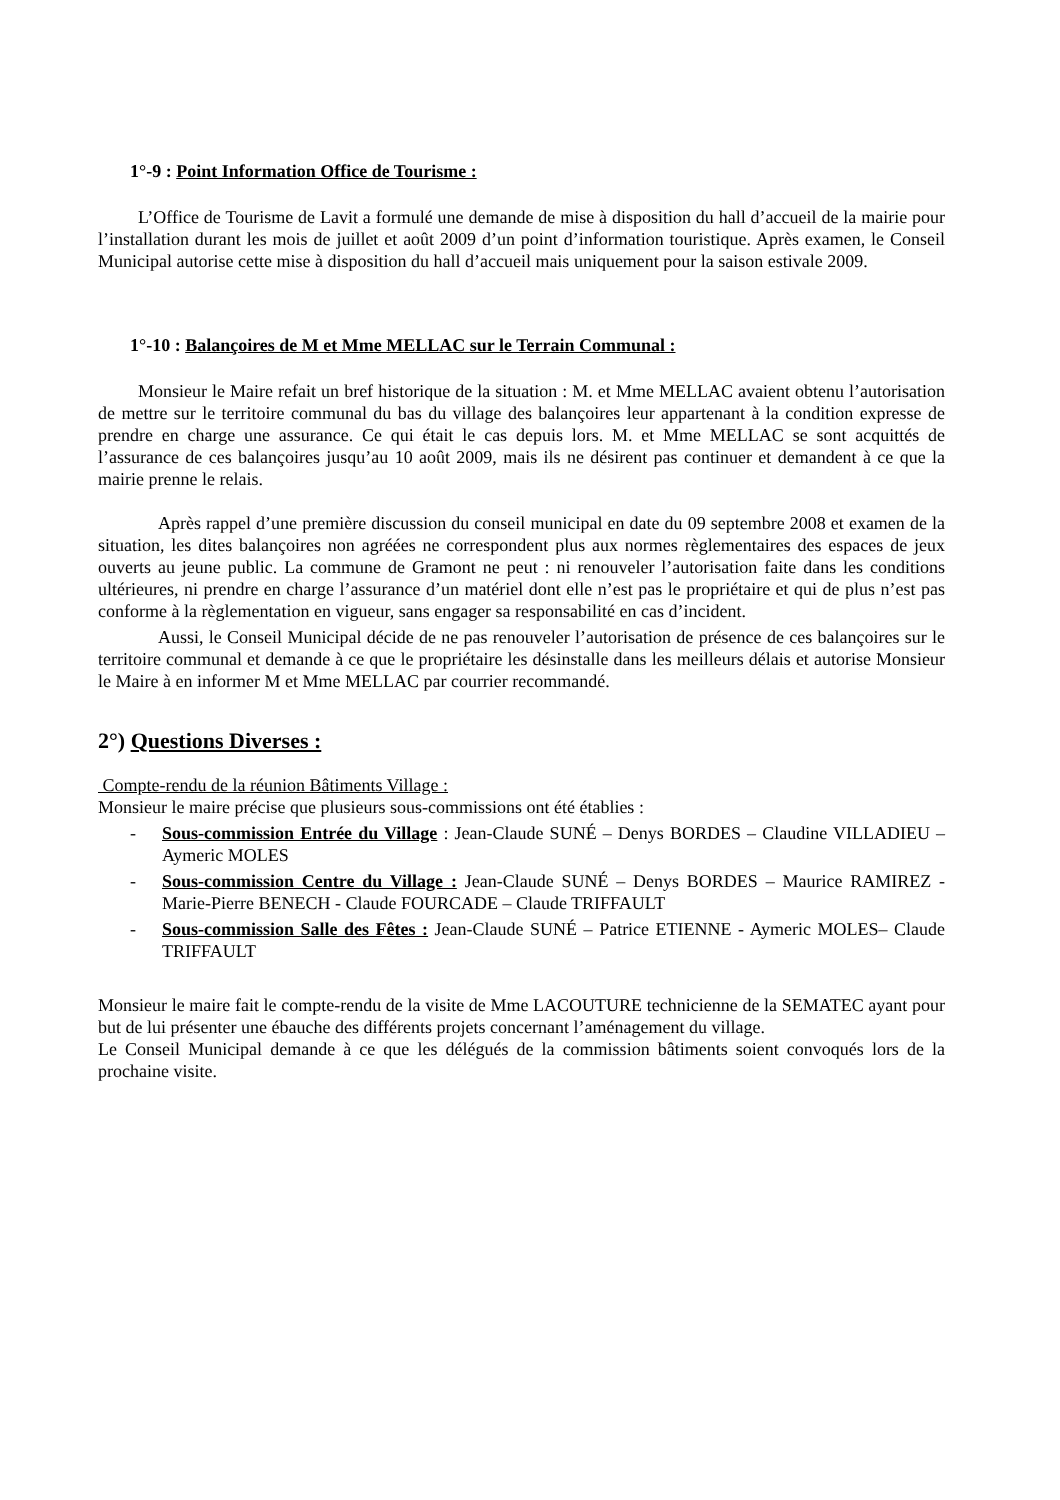1°-9 : Point Information Office de Tourisme :
L’Office de Tourisme de Lavit a formulé une demande de mise à disposition du hall d’accueil de la mairie pour l’installation durant les mois de juillet et août 2009 d’un point d’information touristique. Après examen, le Conseil Municipal autorise cette mise à disposition du hall d’accueil mais uniquement pour la saison estivale 2009.
1°-10 : Balançoires de M et Mme MELLAC sur le Terrain Communal :
Monsieur le Maire refait un bref historique de la situation : M. et Mme MELLAC avaient obtenu l’autorisation de mettre sur le territoire communal du bas du village des balançoires leur appartenant à la condition expresse de prendre en charge une assurance. Ce qui était le cas depuis lors. M. et Mme MELLAC se sont acquittés de l’assurance de ces balançoires jusqu’au 10 août 2009, mais ils ne désirent pas continuer et demandent à ce que la mairie prenne le relais.
Après rappel d’une première discussion du conseil municipal en date du 09 septembre 2008 et examen de la situation, les dites balançoires non agréées ne correspondent plus aux normes règlementaires des espaces de jeux ouverts au jeune public. La commune de Gramont ne peut : ni renouveler l’autorisation faite dans les conditions ultérieures, ni prendre en charge l’assurance d’un matériel dont elle n’est pas le propriétaire et qui de plus n’est pas conforme à la règlementation en vigueur, sans engager sa responsabilité en cas d’incident.
Aussi, le Conseil Municipal décide de ne pas renouveler l’autorisation de présence de ces balançoires sur le territoire communal et demande à ce que le propriétaire les désinstalle dans les meilleurs délais et autorise Monsieur le Maire à en informer M et Mme MELLAC par courrier recommandé.
2°) Questions Diverses :
Compte-rendu de la réunion Bâtiments Village :
Monsieur le maire précise que plusieurs sous-commissions ont été établies :
- Sous-commission Entrée du Village : Jean-Claude SUNÉ – Denys BORDES – Claudine VILLADIEU – Aymeric MOLES
- Sous-commission Centre du Village : Jean-Claude SUNÉ – Denys BORDES – Maurice RAMIREZ - Marie-Pierre BENECH - Claude FOURCADE – Claude TRIFFAULT
- Sous-commission Salle des Fêtes : Jean-Claude SUNÉ – Patrice ETIENNE - Aymeric MOLES– Claude TRIFFAULT
Monsieur le maire fait le compte-rendu de la visite de Mme LACOUTURE technicienne de la SEMATEC ayant pour but de lui présenter une ébauche des différents projets concernant l’aménagement du village.
Le Conseil Municipal demande à ce que les délégués de la commission bâtiments soient convoqués lors de la prochaine visite.